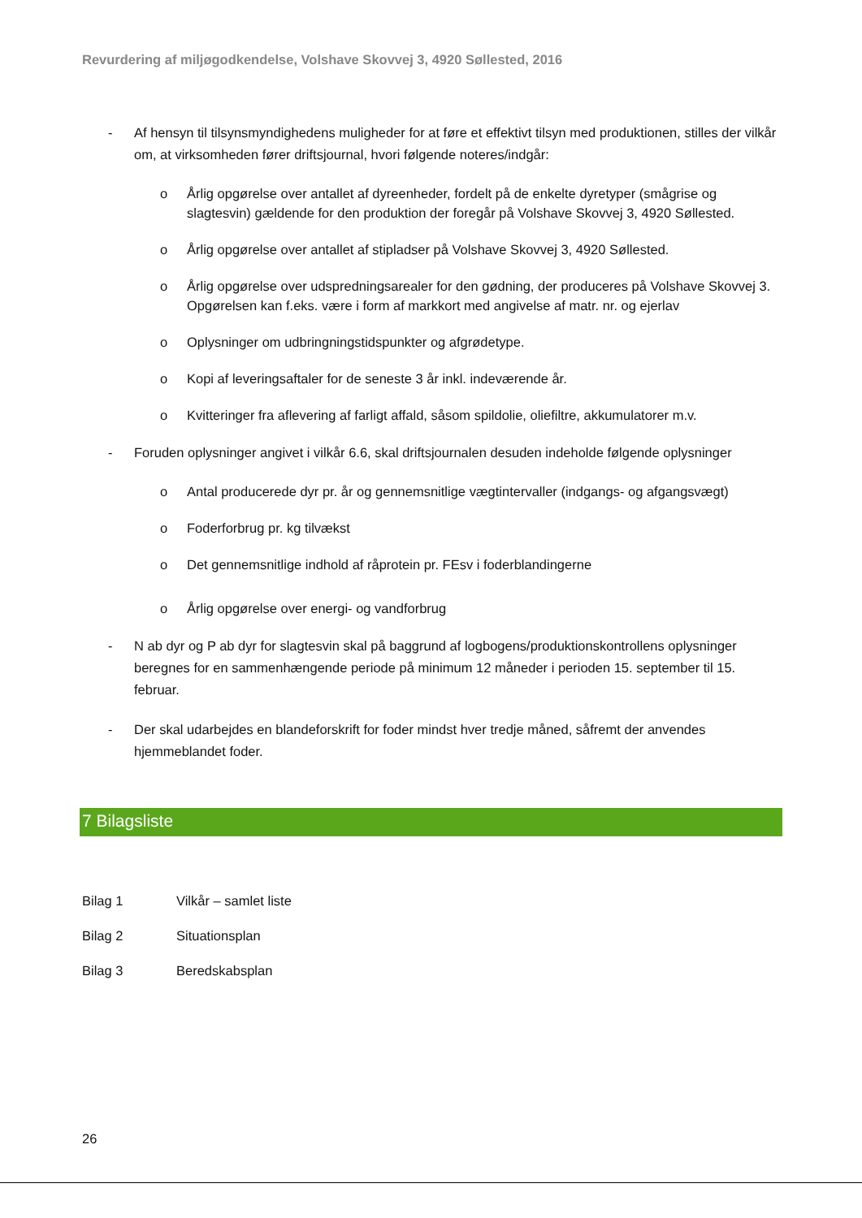Revurdering af miljøgodkendelse, Volshave Skovvej 3, 4920 Søllested, 2016
- Af hensyn til tilsynsmyndighedens muligheder for at føre et effektivt tilsyn med produktionen, stilles der vilkår om, at virksomheden fører driftsjournal, hvori følgende noteres/indgår:
o Årlig opgørelse over antallet af dyreenheder, fordelt på de enkelte dyretyper (smågrise og slagtesvin) gældende for den produktion der foregår på Volshave Skovvej 3, 4920 Søllested.
o Årlig opgørelse over antallet af stipladser på Volshave Skovvej 3, 4920 Søllested.
o Årlig opgørelse over udspredningsarealer for den gødning, der produceres på Volshave Skovvej 3. Opgørelsen kan f.eks. være i form af markkort med angivelse af matr. nr. og ejerlav
o Oplysninger om udbringningstidspunkter og afgrødetype.
o Kopi af leveringsaftaler for de seneste 3 år inkl. indeværende år.
o Kvitteringer fra aflevering af farligt affald, såsom spildolie, oliefiltre, akkumulatorer m.v.
- Foruden oplysninger angivet i vilkår 6.6, skal driftsjournalen desuden indeholde følgende oplysninger
o Antal producerede dyr pr. år og gennemsnitlige vægtintervaller (indgangs- og afgangsvægt)
o Foderforbrug pr. kg tilvækst
o Det gennemsnitlige indhold af råprotein pr. FEsv i foderblandingerne
o Årlig opgørelse over energi- og vandforbrug
- N ab dyr og P ab dyr for slagtesvin skal på baggrund af logbogens/produktionskontrollens oplysninger beregnes for en sammenhængende periode på minimum 12 måneder i perioden 15. september til 15. februar.
- Der skal udarbejdes en blandeforskrift for foder mindst hver tredje måned, såfremt der anvendes hjemmeblandet foder.
7 Bilagsliste
Bilag 1 Vilkår – samlet liste
Bilag 2 Situationsplan
Bilag 3 Beredskabsplan
26